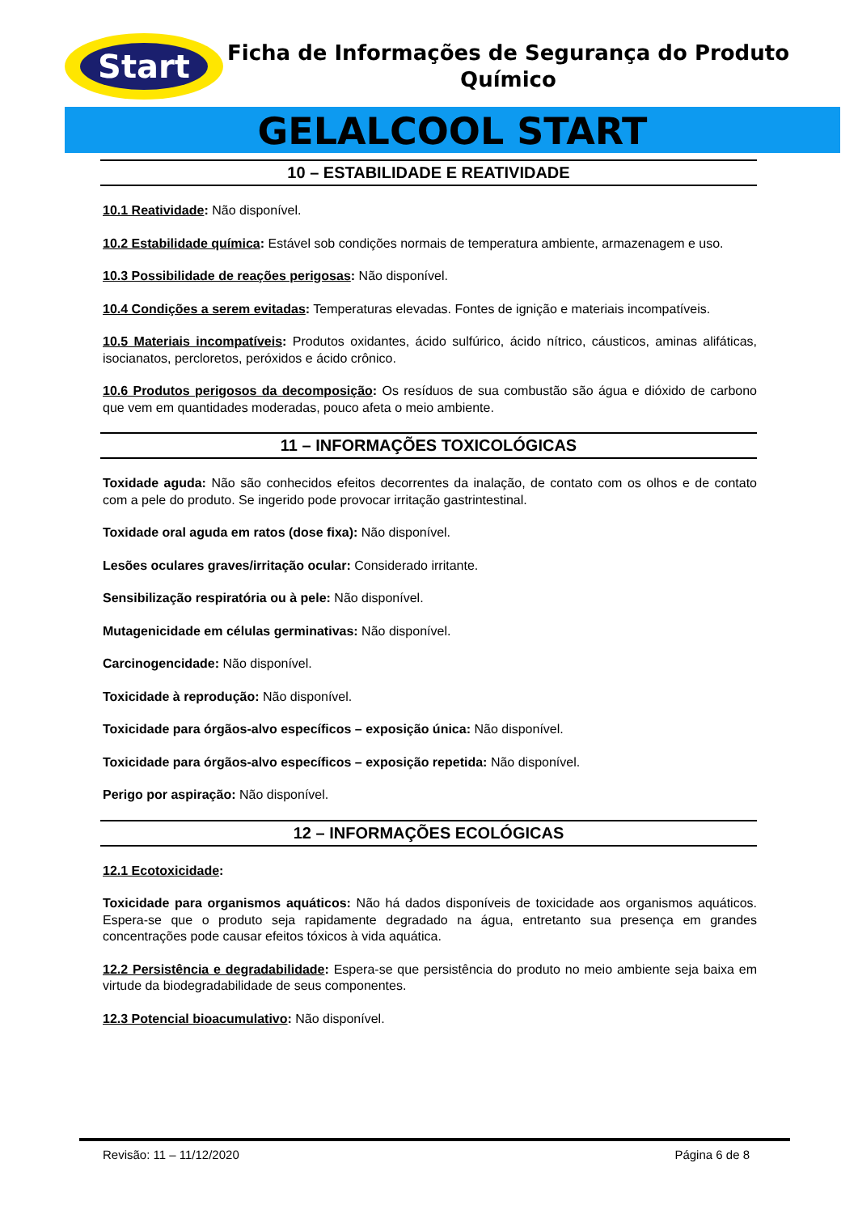Start
Ficha de Informações de Segurança do Produto Químico
GELALCOOL START
10 – ESTABILIDADE E REATIVIDADE
10.1 Reatividade: Não disponível.
10.2 Estabilidade química: Estável sob condições normais de temperatura ambiente, armazenagem e uso.
10.3 Possibilidade de reações perigosas: Não disponível.
10.4 Condições a serem evitadas: Temperaturas elevadas. Fontes de ignição e materiais incompatíveis.
10.5 Materiais incompatíveis: Produtos oxidantes, ácido sulfúrico, ácido nítrico, cáusticos, aminas alifáticas, isocianatos, percloretos, peróxidos e ácido crônico.
10.6 Produtos perigosos da decomposição: Os resíduos de sua combustão são água e dióxido de carbono que vem em quantidades moderadas, pouco afeta o meio ambiente.
11 – INFORMAÇÕES TOXICOLÓGICAS
Toxidade aguda: Não são conhecidos efeitos decorrentes da inalação, de contato com os olhos e de contato com a pele do produto. Se ingerido pode provocar irritação gastrintestinal.
Toxidade oral aguda em ratos (dose fixa): Não disponível.
Lesões oculares graves/irritação ocular: Considerado irritante.
Sensibilização respiratória ou à pele: Não disponível.
Mutagenicidade em células germinativas: Não disponível.
Carcinogencidade: Não disponível.
Toxicidade à reprodução: Não disponível.
Toxicidade para órgãos-alvo específicos – exposição única: Não disponível.
Toxicidade para órgãos-alvo específicos – exposição repetida: Não disponível.
Perigo por aspiração: Não disponível.
12 – INFORMAÇÕES ECOLÓGICAS
12.1 Ecotoxicidade:
Toxicidade para organismos aquáticos: Não há dados disponíveis de toxicidade aos organismos aquáticos. Espera-se que o produto seja rapidamente degradado na água, entretanto sua presença em grandes concentrações pode causar efeitos tóxicos à vida aquática.
12.2 Persistência e degradabilidade: Espera-se que persistência do produto no meio ambiente seja baixa em virtude da biodegradabilidade de seus componentes.
12.3 Potencial bioacumulativo: Não disponível.
Revisão: 11 – 11/12/2020 Página 6 de 8